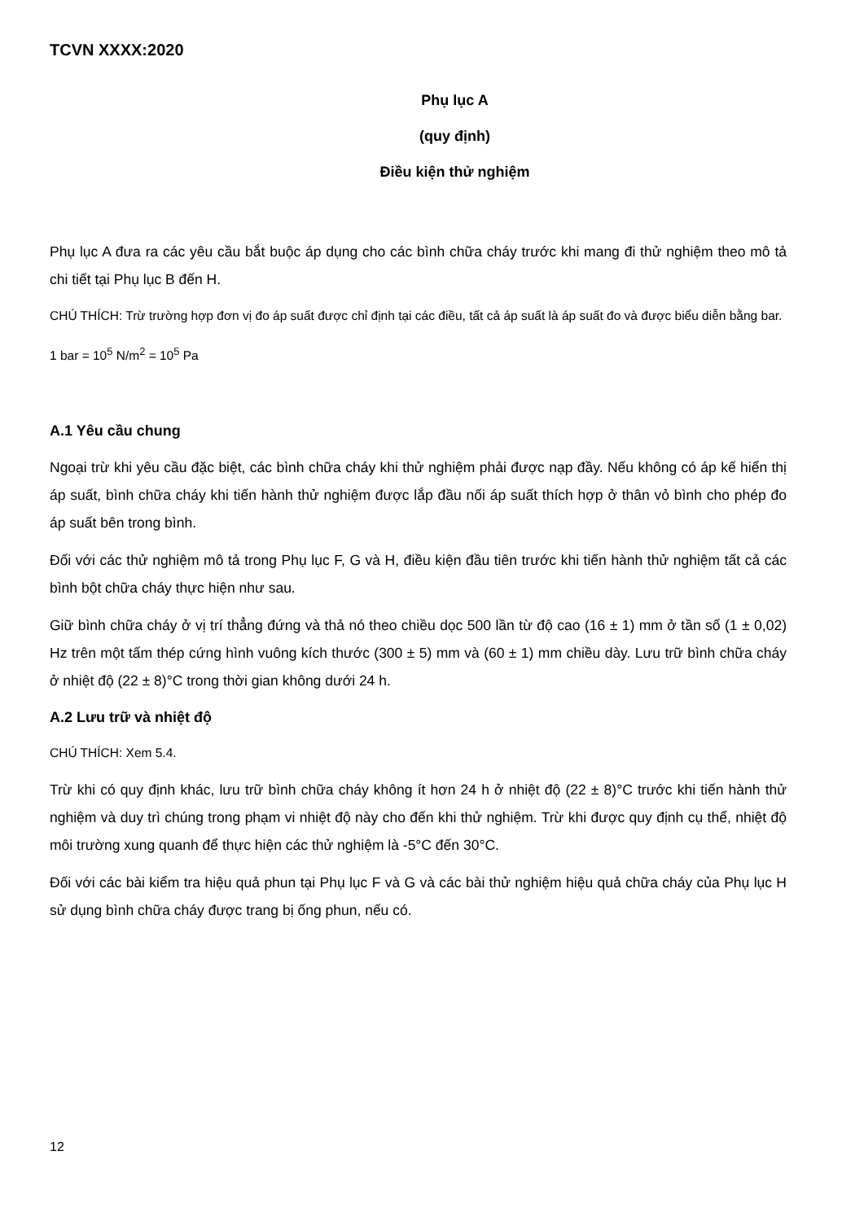TCVN XXXX:2020
Phụ lục A
(quy định)
Điều kiện thử nghiệm
Phụ lục A đưa ra các yêu cầu bắt buộc áp dụng cho các bình chữa cháy trước khi mang đi thử nghiệm theo mô tả chi tiết tại Phụ lục B đến H.
CHÚ THÍCH: Trừ trường hợp đơn vị đo áp suất được chỉ định tại các điều, tất cả áp suất là áp suất đo và được biểu diễn bằng bar.
1 bar = 10<sup>5</sup> N/m<sup>2</sup> = 10<sup>5</sup> Pa
A.1 Yêu cầu chung
Ngoại trừ khi yêu cầu đặc biệt, các bình chữa cháy khi thử nghiệm phải được nạp đầy. Nếu không có áp kế hiển thị áp suất, bình chữa cháy khi tiến hành thử nghiệm được lắp đầu nối áp suất thích hợp ở thân vỏ bình cho phép đo áp suất bên trong bình.
Đối với các thử nghiệm mô tả trong Phụ lục F, G và H, điều kiện đầu tiên trước khi tiến hành thử nghiệm tất cả các bình bột chữa cháy thực hiện như sau.
Giữ bình chữa cháy ở vị trí thẳng đứng và thả nó theo chiều dọc 500 lần từ độ cao (16 ± 1) mm ở tần số (1 ± 0,02) Hz trên một tấm thép cứng hình vuông kích thước (300 ± 5) mm và (60 ± 1) mm chiều dày. Lưu trữ bình chữa cháy ở nhiệt độ (22 ± 8)°C trong thời gian không dưới 24 h.
A.2 Lưu trữ và nhiệt độ
CHÚ THÍCH: Xem 5.4.
Trừ khi có quy định khác, lưu trữ bình chữa cháy không ít hơn 24 h ở nhiệt độ (22 ± 8)°C trước khi tiến hành thử nghiệm và duy trì chúng trong phạm vi nhiệt độ này cho đến khi thử nghiệm. Trừ khi được quy định cụ thể, nhiệt độ môi trường xung quanh để thực hiện các thử nghiệm là -5°C đến 30°C.
Đối với các bài kiểm tra hiệu quả phun tại Phụ lục F và G và các bài thử nghiệm hiệu quả chữa cháy của Phụ lục H sử dụng bình chữa cháy được trang bị ống phun, nếu có.
12